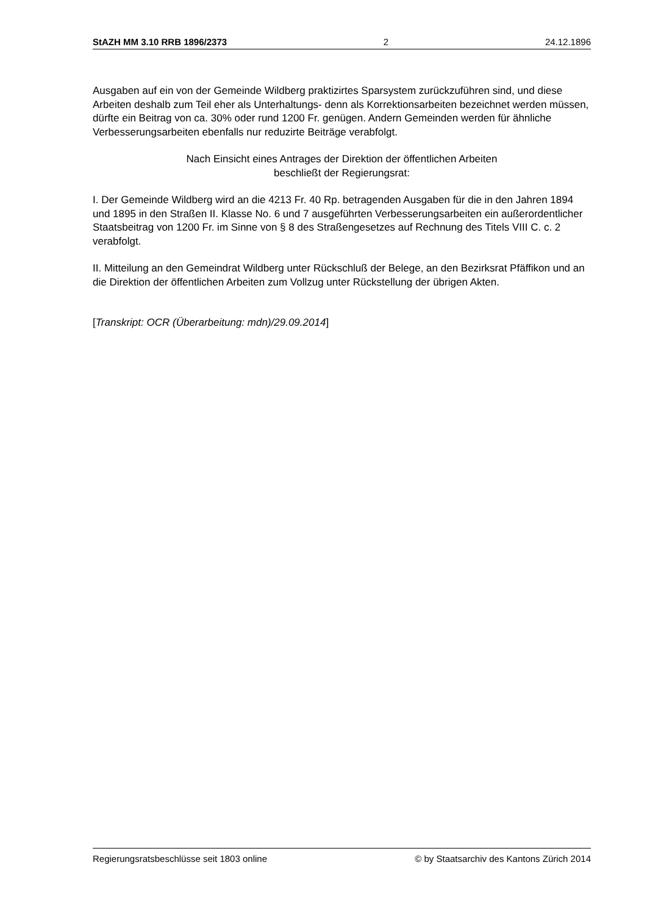StAZH MM 3.10 RRB 1896/2373 2 24.12.1896
Ausgaben auf ein von der Gemeinde Wildberg praktizirtes Sparsystem zurückzuführen sind, und diese Arbeiten deshalb zum Teil eher als Unterhaltungs- denn als Korrektionsarbeiten bezeichnet werden müssen, dürfte ein Beitrag von ca. 30% oder rund 1200 Fr. genügen. Andern Gemeinden werden für ähnliche Verbesserungsarbeiten ebenfalls nur reduzirte Beiträge verabfolgt.
Nach Einsicht eines Antrages der Direktion der öffentlichen Arbeiten
beschließt der Regierungsrat:
I. Der Gemeinde Wildberg wird an die 4213 Fr. 40 Rp. betragenden Ausgaben für die in den Jahren 1894 und 1895 in den Straßen II. Klasse No. 6 und 7 ausgeführten Verbesserungsarbeiten ein außerordentlicher Staatsbeitrag von 1200 Fr. im Sinne von § 8 des Straßengesetzes auf Rechnung des Titels VIII C. c. 2 verabfolgt.
II. Mitteilung an den Gemeindrat Wildberg unter Rückschluß der Belege, an den Bezirksrat Pfäffikon und an die Direktion der öffentlichen Arbeiten zum Vollzug unter Rückstellung der übrigen Akten.
[Transkript: OCR (Überarbeitung: mdn)/29.09.2014]
Regierungsratsbeschlüsse seit 1803 online © by Staatsarchiv des Kantons Zürich 2014